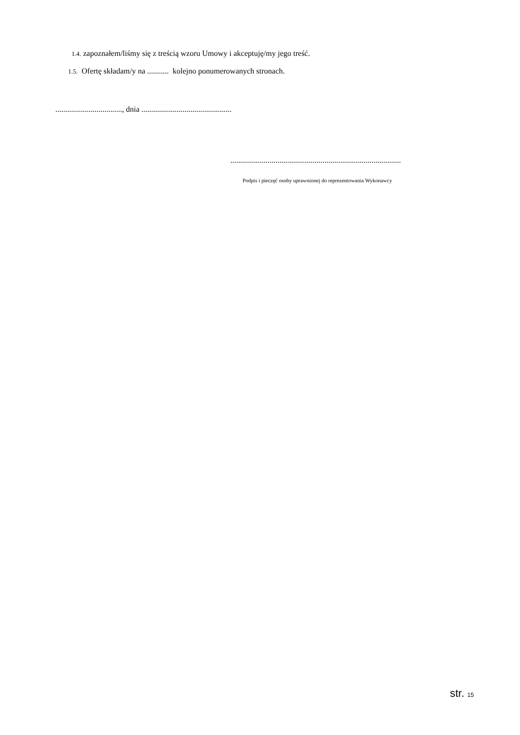1.4. zapoznałem/liśmy się z treścią wzoru Umowy i akceptuję/my jego treść.
1.5. Ofertę składam/y na ........... kolejno ponumerowanych stronach.
.................................., dnia ..............................................
.......................................................................................
Podpis i pieczęć osoby uprawnionej do reprezentowania Wykonawcy
str. 15